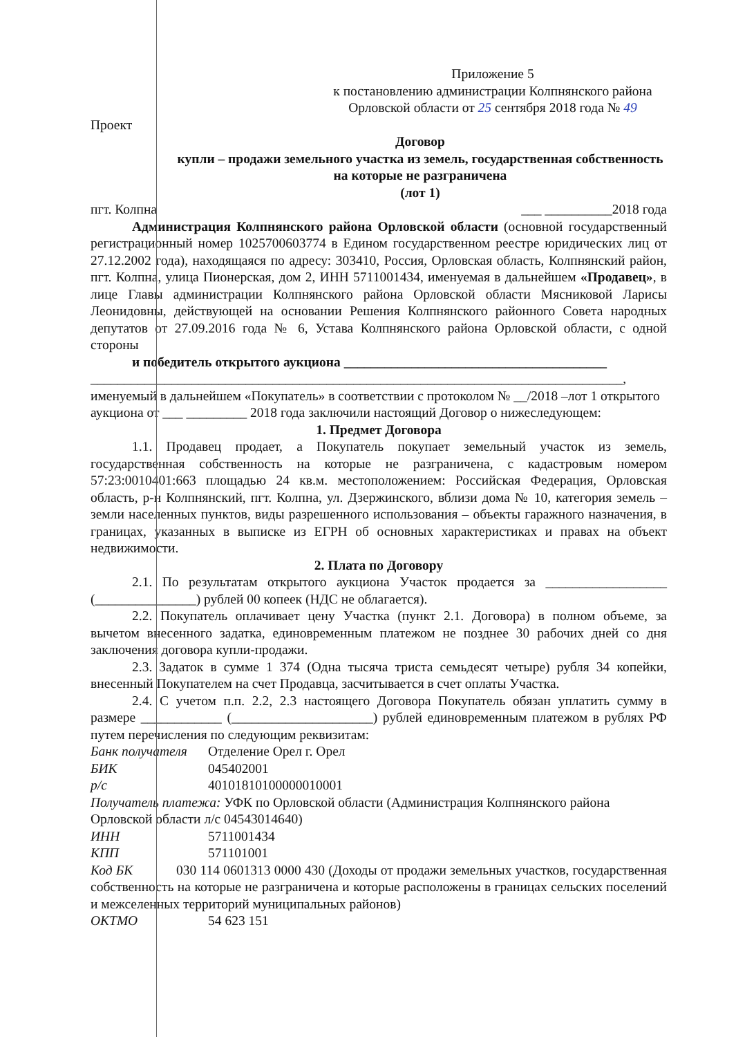Приложение 5
к постановлению администрации Колпнянского района
Орловской области от 25 сентября 2018 года № 49
Проект
Договор
купли – продажи земельного участка из земель, государственная собственность на которые не разграничена
(лот 1)
пгт. Колпна ___ __________2018 года
Администрация Колпнянского района Орловской области (основной государственный регистрационный номер 1025700603774 в Едином государственном реестре юридических лиц от 27.12.2002 года), находящаяся по адресу: 303410, Россия, Орловская область, Колпнянский район, пгт. Колпна, улица Пионерская, дом 2, ИНН 5711001434, именуемая в дальнейшем «Продавец», в лице Главы администрации Колпнянского района Орловской области Мясниковой Ларисы Леонидовны, действующей на основании Решения Колпнянского районного Совета народных депутатов от 27.09.2016 года № 6, Устава Колпнянского района Орловской области, с одной стороны
и победитель открытого аукциона _______________________________________
_______________________________________________________________________________,
именуемый в дальнейшем «Покупатель» в соответствии с протоколом № __/2018 –лот 1 открытого аукциона от ___ _________ 2018 года заключили настоящий Договор о нижеследующем:
1. Предмет Договора
1.1. Продавец продает, а Покупатель покупает земельный участок из земель, государственная собственность на которые не разграничена, с кадастровым номером 57:23:0010401:663 площадью 24 кв.м. местоположением: Российская Федерация, Орловская область, р-н Колпнянский, пгт. Колпна, ул. Дзержинского, вблизи дома № 10, категория земель – земли населенных пунктов, виды разрешенного использования – объекты гаражного назначения, в границах, указанных в выписке из ЕГРН об основных характеристиках и правах на объект недвижимости.
2. Плата по Договору
2.1. По результатам открытого аукциона Участок продается за __________________ (_______________) рублей 00 копеек (НДС не облагается).
2.2. Покупатель оплачивает цену Участка (пункт 2.1. Договора) в полном объеме, за вычетом внесенного задатка, единовременным платежом не позднее 30 рабочих дней со дня заключения договора купли-продажи.
2.3. Задаток в сумме 1 374 (Одна тысяча триста семьдесят четыре) рубля 34 копейки, внесенный Покупателем на счет Продавца, засчитывается в счет оплаты Участка.
2.4. С учетом п.п. 2.2, 2.3 настоящего Договора Покупатель обязан уплатить сумму в размере ____________ (_____________________) рублей единовременным платежом в рублях РФ путем перечисления по следующим реквизитам:
Банк получателя Отделение Орел г. Орел
БИК 045402001
р/с 40101810100000010001
Получатель платежа: УФК по Орловской области (Администрация Колпнянского района Орловской области л/с 04543014640)
ИНН 5711001434
КПП 571101001
Код БК 030 114 0601313 0000 430 (Доходы от продажи земельных участков, государственная собственность на которые не разграничена и которые расположены в границах сельских поселений и межселенных территорий муниципальных районов)
ОКТМО 54 623 151